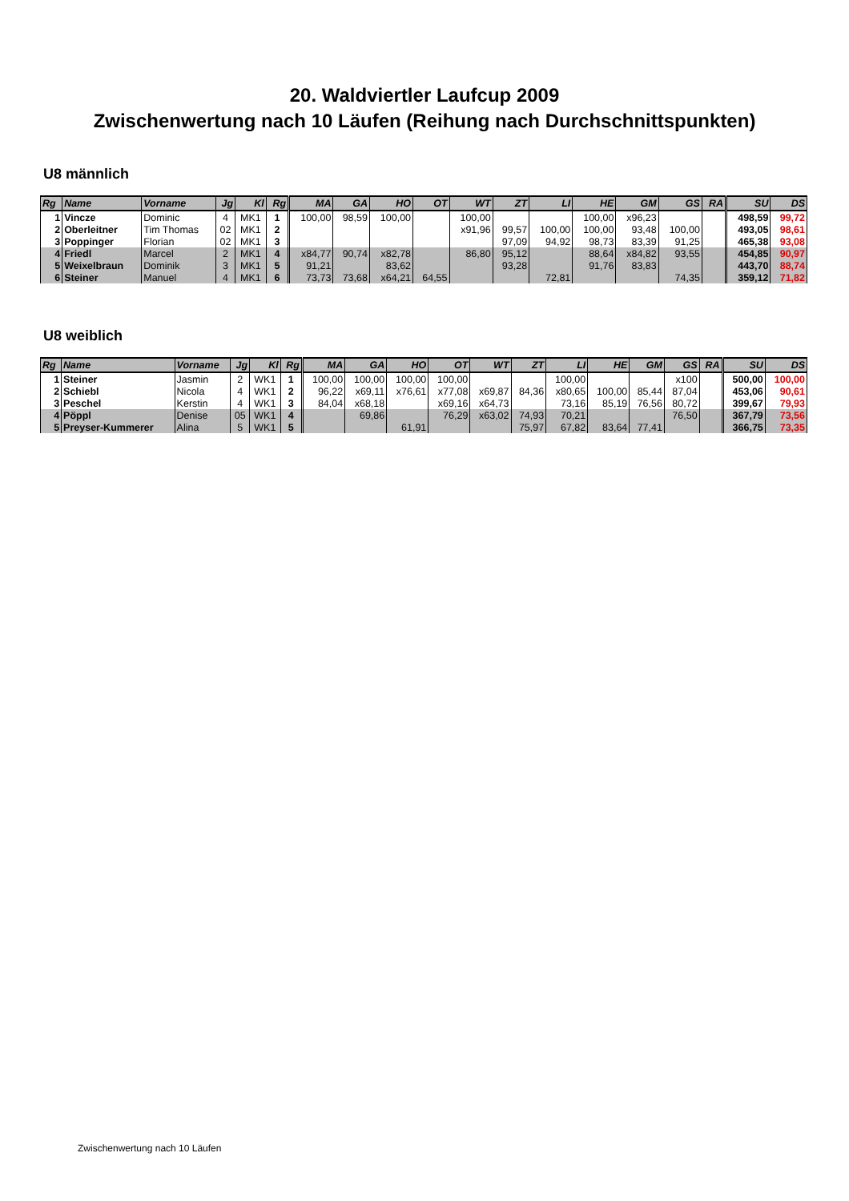20. Waldviertler Laufcup 2009
Zwischenwertung nach 10 Läufen (Reihung nach Durchschnittspunkten)
U8 männlich
| Rg | Name | Vorname | Jg | Kl | Rg | MA | GA | HO | OT | WT | ZT | LI | HE | GM | GS | RA | SU | DS |
| --- | --- | --- | --- | --- | --- | --- | --- | --- | --- | --- | --- | --- | --- | --- | --- | --- | --- | --- |
| 1 | Vincze | Dominic | 4 | MK1 | 1 | 100,00 | 98,59 | 100,00 | | 100,00 | | | 100,00 | x96,23 | | | 498,59 | 99,72 |
| 2 | Oberleitner | Tim Thomas | 02 | MK1 | 2 | | | | | x91,96 | 99,57 | 100,00 | 100,00 | 93,48 | 100,00 | | 493,05 | 98,61 |
| 3 | Poppinger | Florian | 02 | MK1 | 3 | | | | | | 97,09 | 94,92 | 98,73 | 83,39 | 91,25 | | 465,38 | 93,08 |
| 4 | Friedl | Marcel | 2 | MK1 | 4 | x84,77 | 90,74 | x82,78 | | 86,80 | 95,12 | | 88,64 | x84,82 | 93,55 | | 454,85 | 90,97 |
| 5 | Weixelbraun | Dominik | 3 | MK1 | 5 | 91,21 | | 83,62 | | | 93,28 | | 91,76 | 83,83 | | | 443,70 | 88,74 |
| 6 | Steiner | Manuel | 4 | MK1 | 6 | 73,73 | 73,68 | x64,21 | 64,55 | | | 72,81 | | | 74,35 | | 359,12 | 71,82 |
U8 weiblich
| Rg | Name | Vorname | Jg | Kl | Rg | MA | GA | HO | OT | WT | ZT | LI | HE | GM | GS | RA | SU | DS |
| --- | --- | --- | --- | --- | --- | --- | --- | --- | --- | --- | --- | --- | --- | --- | --- | --- | --- | --- |
| 1 | Steiner | Jasmin | 2 | WK1 | 1 | 100,00 | 100,00 | 100,00 | 100,00 | | | 100,00 | | | x100 | | 500,00 | 100,00 |
| 2 | Schiebl | Nicola | 4 | WK1 | 2 | 96,22 | x69,11 | x76,61 | x77,08 | x69,87 | 84,36 | x80,65 | 100,00 | 85,44 | 87,04 | | 453,06 | 90,61 |
| 3 | Peschel | Kerstin | 4 | WK1 | 3 | 84,04 | x68,18 | | x69,16 | x64,73 | | 73,16 | 85,19 | 76,56 | 80,72 | | 399,67 | 79,93 |
| 4 | Pöppl | Denise | 05 | WK1 | 4 | | 69,86 | | 76,29 | x63,02 | 74,93 | 70,21 | | | 76,50 | | 367,79 | 73,56 |
| 5 | Preyser-Kummerer | Alina | 5 | WK1 | 5 | | | 61,91 | | | 75,97 | 67,82 | 83,64 | 77,41 | | | 366,75 | 73,35 |
Zwischenwertung nach 10 Läufen